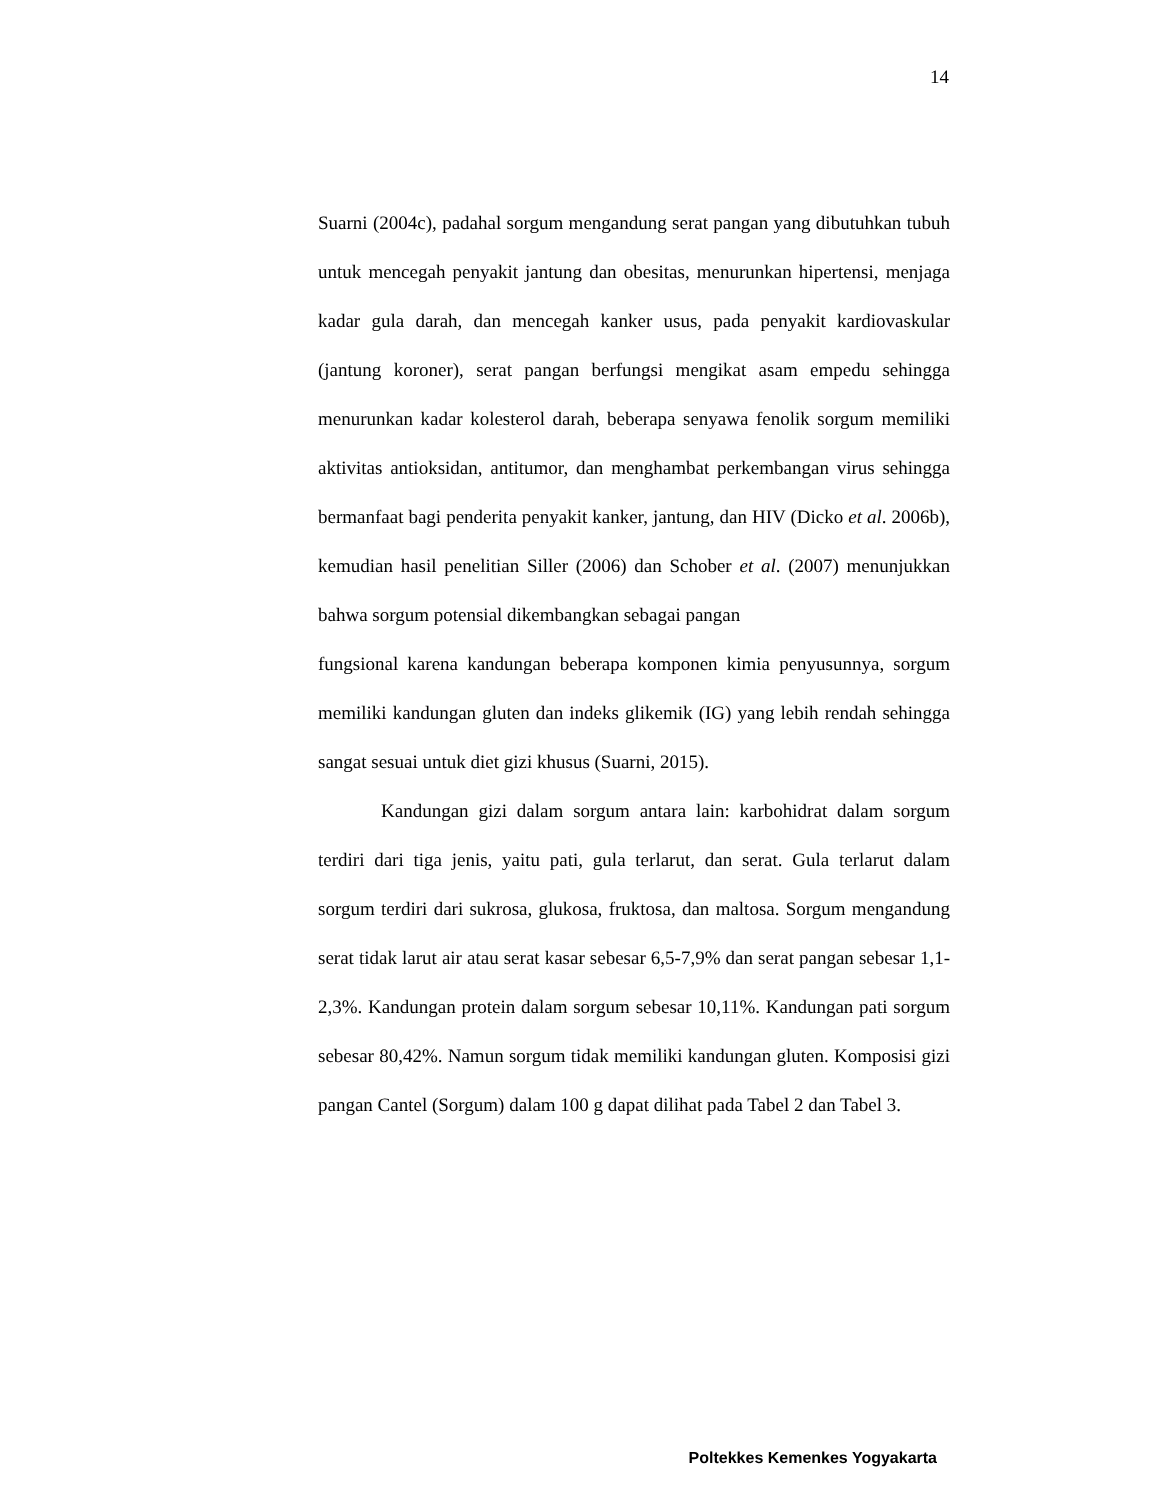14
Suarni (2004c), padahal sorgum mengandung serat pangan yang dibutuhkan tubuh untuk mencegah penyakit jantung dan obesitas, menurunkan hipertensi, menjaga kadar gula darah, dan mencegah kanker usus, pada penyakit kardiovaskular (jantung koroner), serat pangan berfungsi mengikat asam empedu sehingga menurunkan kadar kolesterol darah, beberapa senyawa fenolik sorgum memiliki aktivitas antioksidan, antitumor, dan menghambat perkembangan virus sehingga bermanfaat bagi penderita penyakit kanker, jantung, dan HIV (Dicko et al. 2006b), kemudian hasil penelitian Siller (2006) dan Schober et al. (2007) menunjukkan bahwa sorgum potensial dikembangkan sebagai pangan
fungsional karena kandungan beberapa komponen kimia penyusunnya, sorgum memiliki kandungan gluten dan indeks glikemik (IG) yang lebih rendah sehingga sangat sesuai untuk diet gizi khusus (Suarni, 2015).
Kandungan gizi dalam sorgum antara lain: karbohidrat dalam sorgum terdiri dari tiga jenis, yaitu pati, gula terlarut, dan serat. Gula terlarut dalam sorgum terdiri dari sukrosa, glukosa, fruktosa, dan maltosa. Sorgum mengandung serat tidak larut air atau serat kasar sebesar 6,5-7,9% dan serat pangan sebesar 1,1-2,3%. Kandungan protein dalam sorgum sebesar 10,11%. Kandungan pati sorgum sebesar 80,42%. Namun sorgum tidak memiliki kandungan gluten. Komposisi gizi pangan Cantel (Sorgum) dalam 100 g dapat dilihat pada Tabel 2 dan Tabel 3.
Poltekkes Kemenkes Yogyakarta